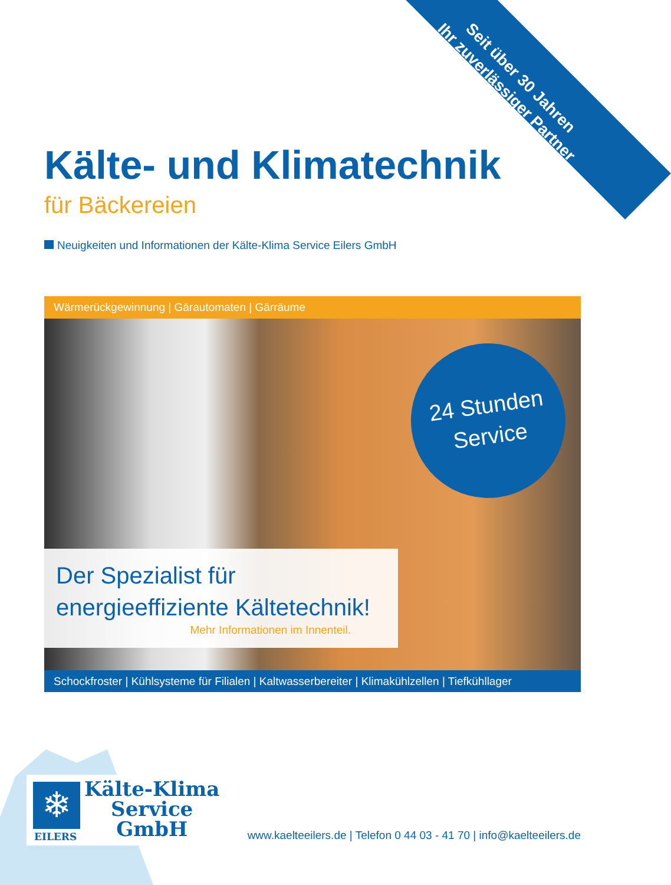Seit über 30 Jahren
Ihr zuverlässiger Partner
Kälte- und Klimatechnik
für Bäckereien
Neuigkeiten und Informationen der Kälte-Klima Service Eilers GmbH
Wärmerückgewinnung | Gärautomaten | Gärräume
24 Stunden
Service
Der Spezialist für
energieeffiziente Kältetechnik!
Mehr Informationen im Innenteil.
Schockfroster | Kühlsysteme für Filialen | Kaltwasserbereiter | Klimakühlzellen | Tiefkühllager
❄
EILERS
Kälte-Klima
Service
GmbH
www.kaelteeilers.de | Telefon 0 44 03 - 41 70 | info@kaelteeilers.de